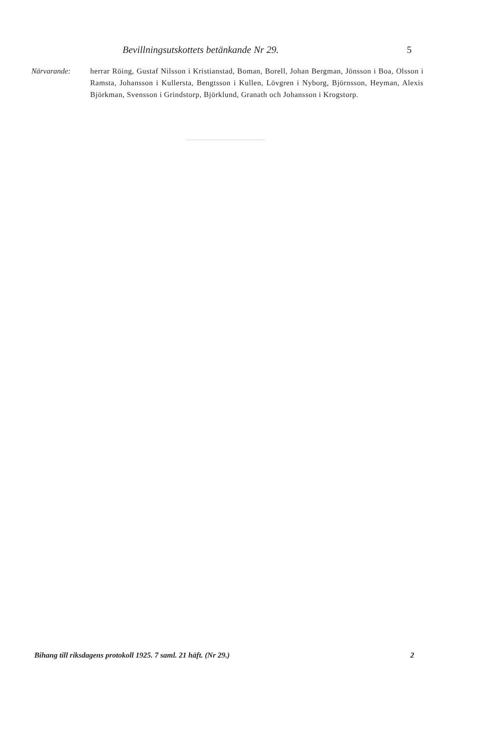Bevillningsutskottets betänkande Nr 29. 5
Närvarande: herrar Röing, Gustaf Nilsson i Kristianstad, Boman, Borell, Johan Bergman, Jönsson i Boa, Olsson i Ramsta, Johansson i Kullersta, Bengtsson i Kullen, Lövgren i Nyborg, Björnsson, Heyman, Alexis Björkman, Svensson i Grindstorp, Björklund, Granath och Johansson i Krogstorp.
Bihang till riksdagens protokoll 1925. 7 saml. 21 häft. (Nr 29.) 2